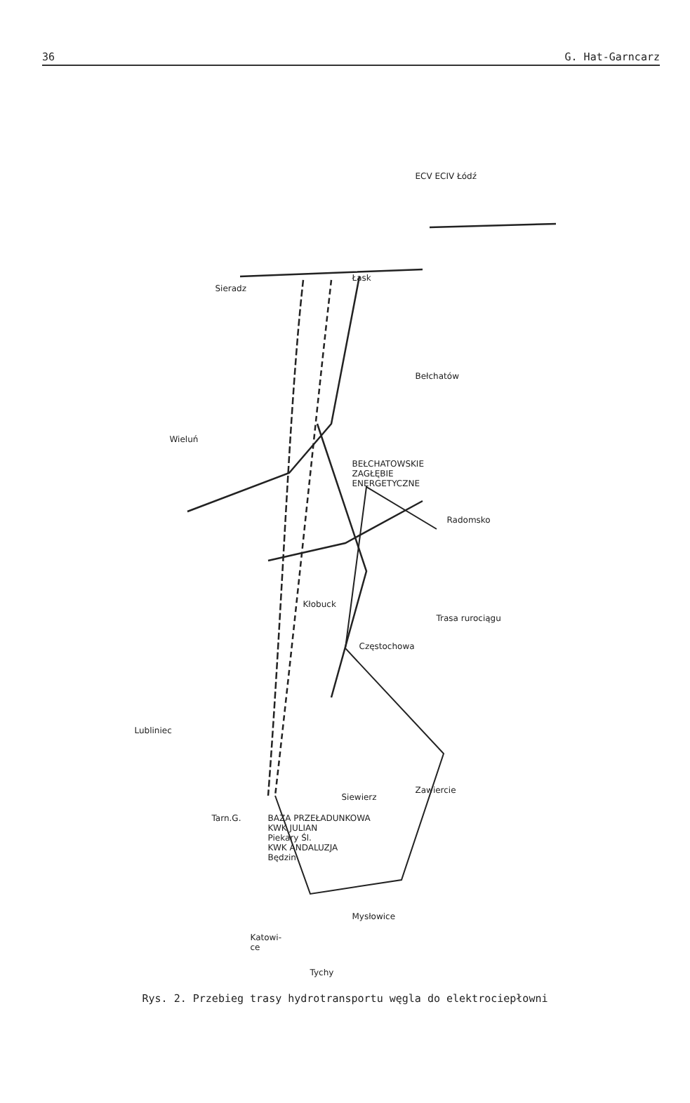36 G. Hat-Garncarz
ECV ECIV Łódź
Sieradz
Łask
Bełchatów
Wieluń
BEŁCHATOWSKIE
ZAGŁĘBIE
ENERGETYCZNE
Radomsko
Kłobuck
Trasa rurociągu
Częstochowa
Lubliniec
Siewierz
Zawiercie
Tarn.G.
BAZA PRZEŁADUNKOWA
KWK JULIAN
Piekary Śl.
KWK ANDALUZJA
Będzin
Mysłowice
Katowi-
ce
Tychy
Rys. 2. Przebieg trasy hydrotransportu węgla do elektrociepłowni